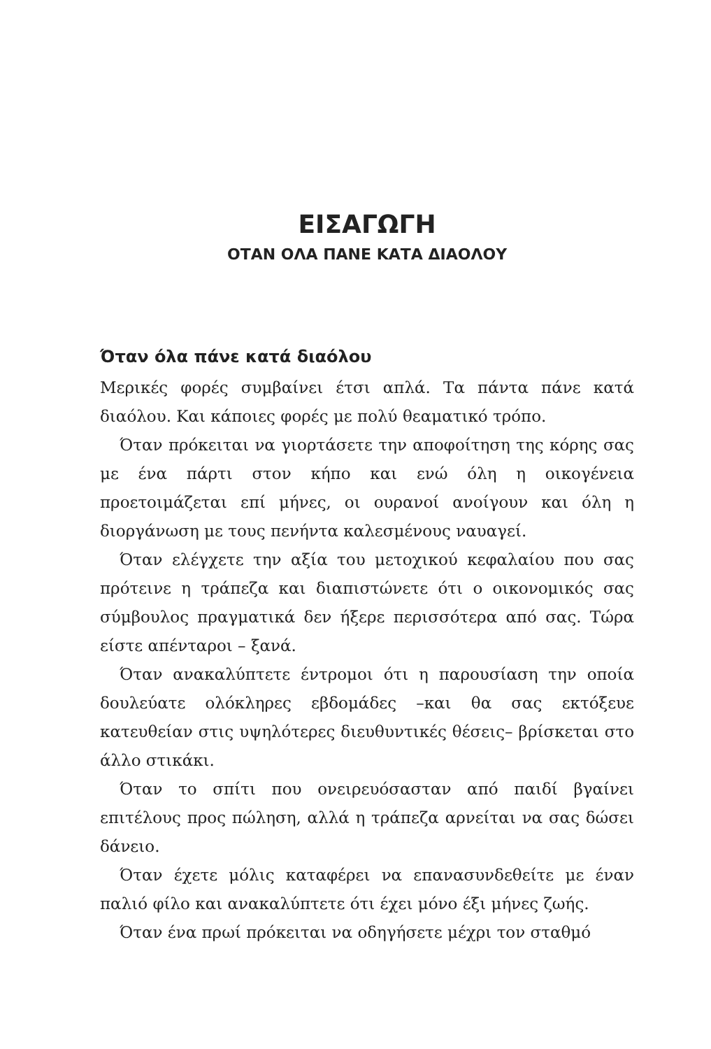ΕΙΣΑΓΩΓΗ
ΟΤΑΝ ΟΛΑ ΠΑΝΕ ΚΑΤΑ ΔΙΑΟΛΟΥ
Όταν όλα πάνε κατά διαόλου
Μερικές φορές συμβαίνει έτσι απλά. Τα πάντα πάνε κατά διαόλου. Και κάποιες φορές με πολύ θεαματικό τρόπο.
Όταν πρόκειται να γιορτάσετε την αποφοίτηση της κόρης σας με ένα πάρτι στον κήπο και ενώ όλη η οικογένεια προετοιμάζεται επί μήνες, οι ουρανοί ανοίγουν και όλη η διοργάνωση με τους πενήντα καλεσμένους ναυαγεί.
Όταν ελέγχετε την αξία του μετοχικού κεφαλαίου που σας πρότεινε η τράπεζα και διαπιστώνετε ότι ο οικονομικός σας σύμβουλος πραγματικά δεν ήξερε περισσότερα από σας. Τώρα είστε απένταροι – ξανά.
Όταν ανακαλύπτετε έντρομοι ότι η παρουσίαση την οποία δουλεύατε ολόκληρες εβδομάδες –και θα σας εκτόξευε κατευθείαν στις υψηλότερες διευθυντικές θέσεις– βρίσκεται στο άλλο στικάκι.
Όταν το σπίτι που ονειρευόσασταν από παιδί βγαίνει επιτέλους προς πώληση, αλλά η τράπεζα αρνείται να σας δώσει δάνειο.
Όταν έχετε μόλις καταφέρει να επανασυνδεθείτε με έναν παλιό φίλο και ανακαλύπτετε ότι έχει μόνο έξι μήνες ζωής.
Όταν ένα πρωί πρόκειται να οδηγήσετε μέχρι τον σταθμό